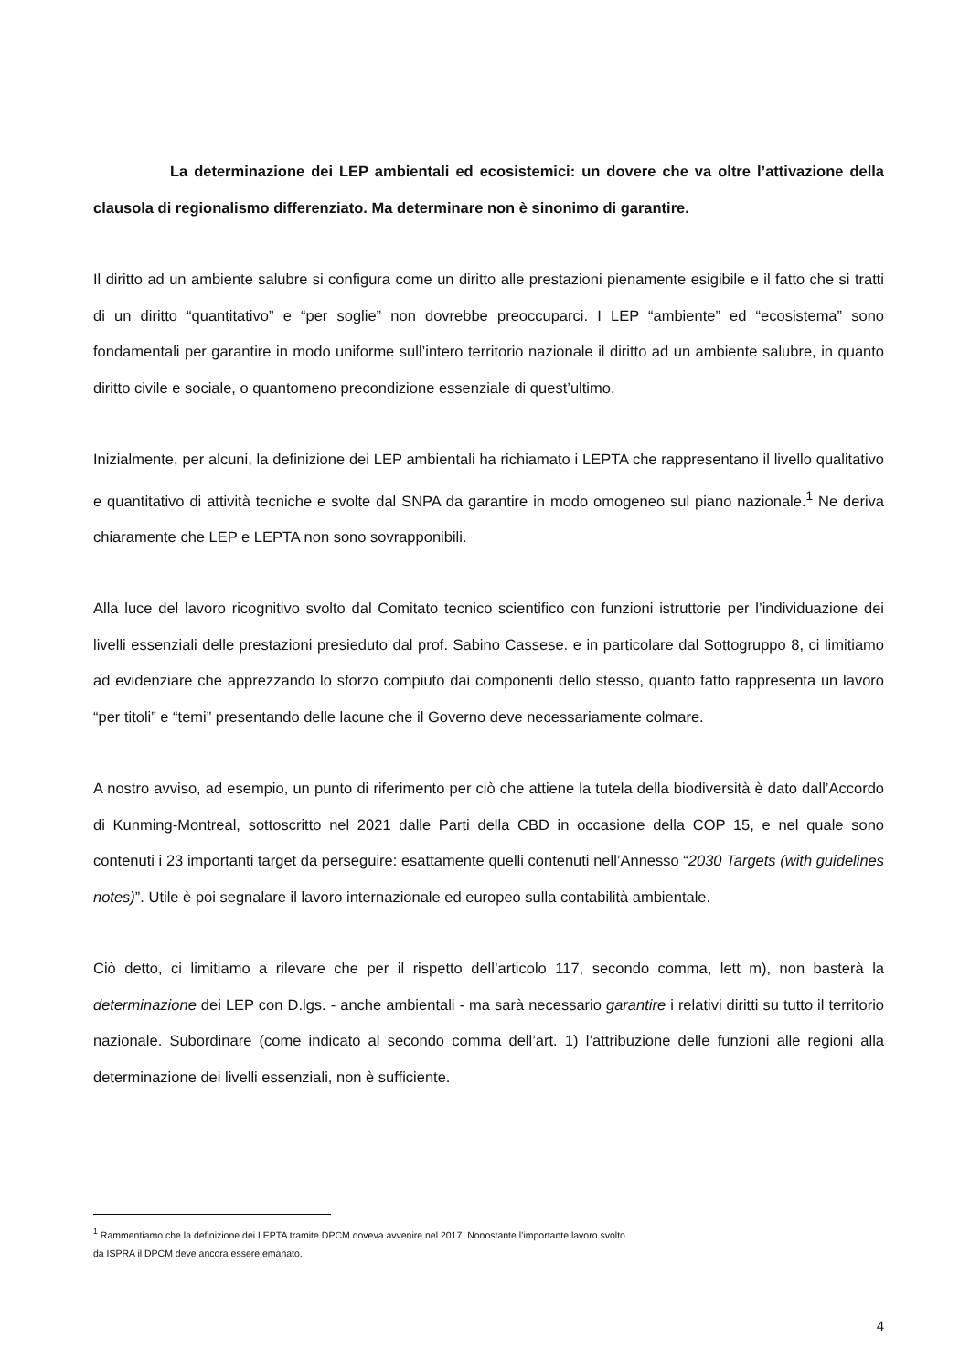La determinazione dei LEP ambientali ed ecosistemici: un dovere che va oltre l’attivazione della clausola di regionalismo differenziato. Ma determinare non è sinonimo di garantire.
Il diritto ad un ambiente salubre si configura come un diritto alle prestazioni pienamente esigibile e il fatto che si tratti di un diritto “quantitativo” e “per soglie” non dovrebbe preoccuparci. I LEP “ambiente” ed “ecosistema” sono fondamentali per garantire in modo uniforme sull’intero territorio nazionale il diritto ad un ambiente salubre, in quanto diritto civile e sociale, o quantomeno precondizione essenziale di quest’ultimo.
Inizialmente, per alcuni, la definizione dei LEP ambientali ha richiamato i LEPTA che rappresentano il livello qualitativo e quantitativo di attività tecniche e svolte dal SNPA da garantire in modo omogeneo sul piano nazionale.<sup>1</sup> Ne deriva chiaramente che LEP e LEPTA non sono sovrapponibili.
Alla luce del lavoro ricognitivo svolto dal Comitato tecnico scientifico con funzioni istruttorie per l’individuazione dei livelli essenziali delle prestazioni presieduto dal prof. Sabino Cassese. e in particolare dal Sottogruppo 8, ci limitiamo ad evidenziare che apprezzando lo sforzo compiuto dai componenti dello stesso, quanto fatto rappresenta un lavoro “per titoli” e “temi” presentando delle lacune che il Governo deve necessariamente colmare.
A nostro avviso, ad esempio, un punto di riferimento per ciò che attiene la tutela della biodiversità è dato dall’Accordo di Kunming-Montreal, sottoscritto nel 2021 dalle Parti della CBD in occasione della COP 15, e nel quale sono contenuti i 23 importanti target da perseguire: esattamente quelli contenuti nell’Annesso “2030 Targets (with guidelines notes)”. Utile è poi segnalare il lavoro internazionale ed europeo sulla contabilità ambientale.
Ciò detto, ci limitiamo a rilevare che per il rispetto dell’articolo 117, secondo comma, lett m), non basterà la determinazione dei LEP con D.lgs. - anche ambientali - ma sarà necessario garantire i relativi diritti su tutto il territorio nazionale. Subordinare (come indicato al secondo comma dell’art. 1) l’attribuzione delle funzioni alle regioni alla determinazione dei livelli essenziali, non è sufficiente.
<sup>1</sup> Rammentiamo che la definizione dei LEPTA tramite DPCM doveva avvenire nel 2017. Nonostante l’importante lavoro svolto
da ISPRA il DPCM deve ancora essere emanato.
4